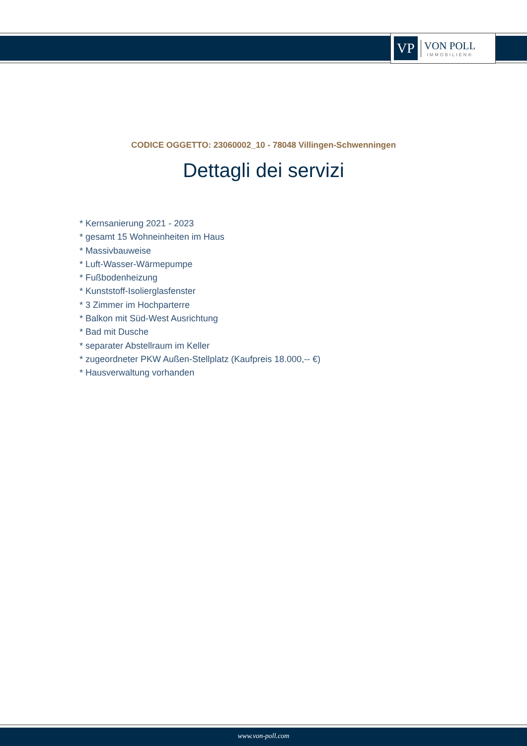VP
VON POLL
IMMOBILIEN®
CODICE OGGETTO: 23060002_10 - 78048 Villingen-Schwenningen
Dettagli dei servizi
* Kernsanierung 2021 - 2023
* gesamt 15 Wohneinheiten im Haus
* Massivbauweise
* Luft-Wasser-Wärmepumpe
* Fußbodenheizung
* Kunststoff-Isolierglasfenster
* 3 Zimmer im Hochparterre
* Balkon mit Süd-West Ausrichtung
* Bad mit Dusche
* separater Abstellraum im Keller
* zugeordneter PKW Außen-Stellplatz (Kaufpreis 18.000,-- €)
* Hausverwaltung vorhanden
www.von-poll.com